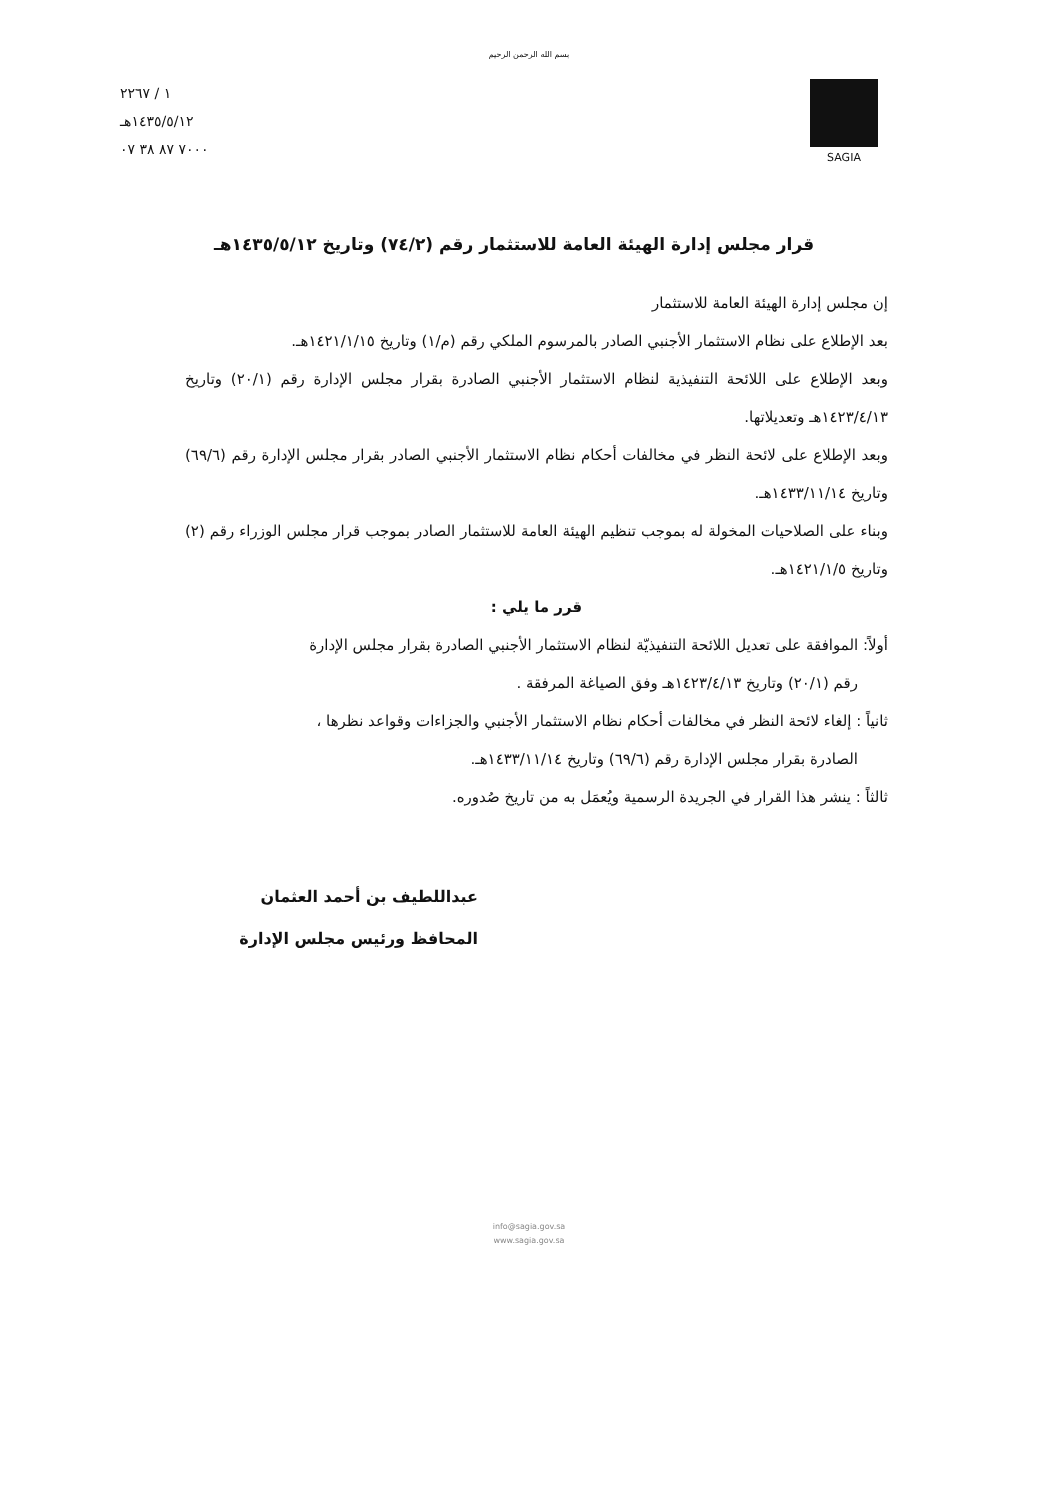بسم الله الرحمن الرحيم
١ / ٢٢٦٧
١٤٣٥/٥/١٢هـ
٧٠٠٠ ٨٧ ٣٨ ٠٧
SAGIA
قرار مجلس إدارة الهيئة العامة للاستثمار رقم (٧٤/٢) وتاريخ ١٤٣٥/٥/١٢هـ
إن مجلس إدارة الهيئة العامة للاستثمار
بعد الإطلاع على نظام الاستثمار الأجنبي الصادر بالمرسوم الملكي رقم (م/١) وتاريخ ١٤٢١/١/١٥هـ.
وبعد الإطلاع على اللائحة التنفيذية لنظام الاستثمار الأجنبي الصادرة بقرار مجلس الإدارة رقم (٢٠/١) وتاريخ ١٤٢٣/٤/١٣هـ وتعديلاتها.
وبعد الإطلاع على لائحة النظر في مخالفات أحكام نظام الاستثمار الأجنبي الصادر بقرار مجلس الإدارة رقم (٦٩/٦) وتاريخ ١٤٣٣/١١/١٤هـ.
وبناء على الصلاحيات المخولة له بموجب تنظيم الهيئة العامة للاستثمار الصادر بموجب قرار مجلس الوزراء رقم (٢) وتاريخ ١٤٢١/١/٥هـ.
قرر ما يلي :
أولاً: الموافقة على تعديل اللائحة التنفيذيّة لنظام الاستثمار الأجنبي الصادرة بقرار مجلس الإدارة
رقم (٢٠/١) وتاريخ ١٤٢٣/٤/١٣هـ وفق الصياغة المرفقة .
ثانياً : إلغاء لائحة النظر في مخالفات أحكام نظام الاستثمار الأجنبي والجزاءات وقواعد نظرها ،
الصادرة بقرار مجلس الإدارة رقم (٦٩/٦) وتاريخ ١٤٣٣/١١/١٤هـ.
ثالثاً : ينشر هذا القرار في الجريدة الرسمية ويُعمَل به من تاريخ صُدوره.
عبداللطيف بن أحمد العثمان
المحافظ ورئيس مجلس الإدارة
info@sagia.gov.sa
www.sagia.gov.sa